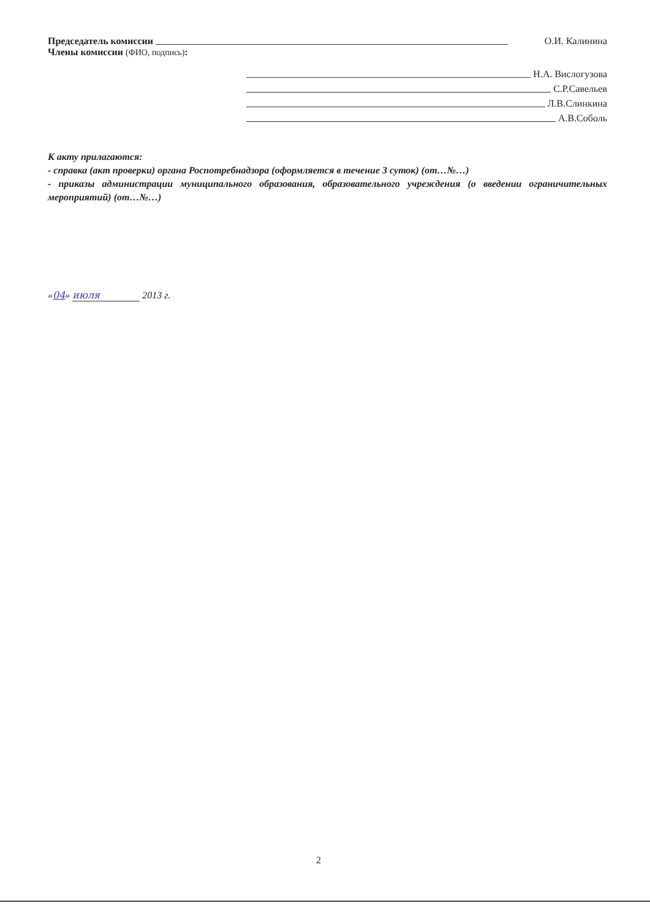Председатель комиссии О.И. Калинина
Члены комиссии (ФИО, подпись):
Н.А. Вислогузова
С.Р.Савельев
Л.В.Слинкина
А.В.Соболь
К акту прилагаются:
- справка (акт проверки) органа Роспотребнадзора (оформляется в течение 3 суток) (от…№…)
- приказы администрации муниципального образования, образовательного учреждения (о введении ограничительных мероприятий) (от…№…)
«04» июля 2013 г.
2